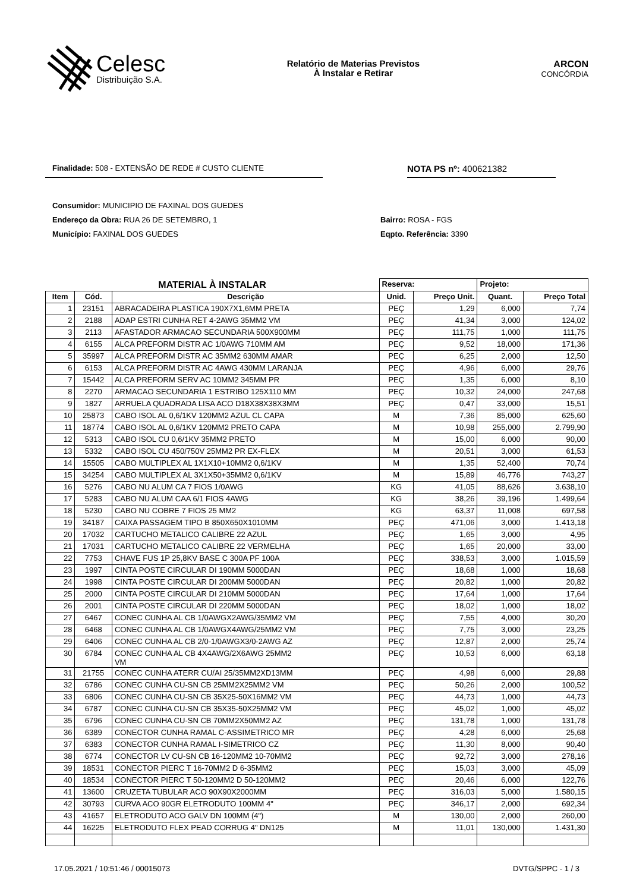Celesc
Distribuição S.A.
Relatório de Materias Previstos
À Instalar e Retirar
ARCON
CONCÓRDIA
Finalidade: 508 - EXTENSÃO DE REDE # CUSTO CLIENTE
NOTA PS nº: 400621382
Consumidor: MUNICIPIO DE FAXINAL DOS GUEDES
Endereço da Obra: RUA 26 DE SETEMBRO, 1
Município: FAXINAL DOS GUEDES
Bairro: ROSA - FGS
Eqpto. Referência: 3390
| MATERIAL À INSTALAR | | | Reserva: | | Projeto: | |
| --- | --- | --- | --- | --- | --- | --- |
| Item | Cód. | Descrição | Unid. | Preço Unit. | Quant. | Preço Total |
| 1 | 23151 | ABRACADEIRA PLASTICA 190X7X1,6MM PRETA | PEÇ | 1,29 | 6,000 | 7,74 |
| 2 | 2188 | ADAP ESTRI CUNHA RET 4-2AWG 35MM2 VM | PEÇ | 41,34 | 3,000 | 124,02 |
| 3 | 2113 | AFASTADOR ARMACAO SECUNDARIA 500X900MM | PEÇ | 111,75 | 1,000 | 111,75 |
| 4 | 6155 | ALCA PREFORM DISTR AC 1/0AWG 710MM AM | PEÇ | 9,52 | 18,000 | 171,36 |
| 5 | 35997 | ALCA PREFORM DISTR AC 35MM2 630MM AMAR | PEÇ | 6,25 | 2,000 | 12,50 |
| 6 | 6153 | ALCA PREFORM DISTR AC 4AWG 430MM LARANJA | PEÇ | 4,96 | 6,000 | 29,76 |
| 7 | 15442 | ALCA PREFORM SERV AC 10MM2 345MM PR | PEÇ | 1,35 | 6,000 | 8,10 |
| 8 | 2270 | ARMACAO SECUNDARIA 1 ESTRIBO 125X110 MM | PEÇ | 10,32 | 24,000 | 247,68 |
| 9 | 1827 | ARRUELA QUADRADA LISA ACO D18X38X38X3MM | PEÇ | 0,47 | 33,000 | 15,51 |
| 10 | 25873 | CABO ISOL AL 0,6/1KV 120MM2 AZUL CL CAPA | M | 7,36 | 85,000 | 625,60 |
| 11 | 18774 | CABO ISOL AL 0,6/1KV 120MM2 PRETO CAPA | M | 10,98 | 255,000 | 2.799,90 |
| 12 | 5313 | CABO ISOL CU 0,6/1KV 35MM2 PRETO | M | 15,00 | 6,000 | 90,00 |
| 13 | 5332 | CABO ISOL CU 450/750V 25MM2 PR EX-FLEX | M | 20,51 | 3,000 | 61,53 |
| 14 | 15505 | CABO MULTIPLEX AL 1X1X10+10MM2 0,6/1KV | M | 1,35 | 52,400 | 70,74 |
| 15 | 34254 | CABO MULTIPLEX AL 3X1X50+35MM2 0,6/1KV | M | 15,89 | 46,776 | 743,27 |
| 16 | 5276 | CABO NU ALUM CA 7 FIOS 1/0AWG | KG | 41,05 | 88,626 | 3.638,10 |
| 17 | 5283 | CABO NU ALUM CAA 6/1 FIOS 4AWG | KG | 38,26 | 39,196 | 1.499,64 |
| 18 | 5230 | CABO NU COBRE 7 FIOS 25 MM2 | KG | 63,37 | 11,008 | 697,58 |
| 19 | 34187 | CAIXA PASSAGEM TIPO B 850X650X1010MM | PEÇ | 471,06 | 3,000 | 1.413,18 |
| 20 | 17032 | CARTUCHO METALICO CALIBRE 22 AZUL | PEÇ | 1,65 | 3,000 | 4,95 |
| 21 | 17031 | CARTUCHO METALICO CALIBRE 22 VERMELHA | PEÇ | 1,65 | 20,000 | 33,00 |
| 22 | 7753 | CHAVE FUS 1P 25,8KV BASE C 300A PF 100A | PEÇ | 338,53 | 3,000 | 1.015,59 |
| 23 | 1997 | CINTA POSTE CIRCULAR DI 190MM 5000DAN | PEÇ | 18,68 | 1,000 | 18,68 |
| 24 | 1998 | CINTA POSTE CIRCULAR DI 200MM 5000DAN | PEÇ | 20,82 | 1,000 | 20,82 |
| 25 | 2000 | CINTA POSTE CIRCULAR DI 210MM 5000DAN | PEÇ | 17,64 | 1,000 | 17,64 |
| 26 | 2001 | CINTA POSTE CIRCULAR DI 220MM 5000DAN | PEÇ | 18,02 | 1,000 | 18,02 |
| 27 | 6467 | CONEC CUNHA AL CB 1/0AWGX2AWG/35MM2 VM | PEÇ | 7,55 | 4,000 | 30,20 |
| 28 | 6468 | CONEC CUNHA AL CB 1/0AWGX4AWG/25MM2 VM | PEÇ | 7,75 | 3,000 | 23,25 |
| 29 | 6406 | CONEC CUNHA AL CB 2/0-1/0AWGX3/0-2AWG AZ | PEÇ | 12,87 | 2,000 | 25,74 |
| 30 | 6784 | CONEC CUNHA AL CB 4X4AWG/2X6AWG 25MM2 VM | PEÇ | 10,53 | 6,000 | 63,18 |
| 31 | 21755 | CONEC CUNHA ATERR CU/AI 25/35MM2XD13MM | PEÇ | 4,98 | 6,000 | 29,88 |
| 32 | 6786 | CONEC CUNHA CU-SN CB 25MM2X25MM2 VM | PEÇ | 50,26 | 2,000 | 100,52 |
| 33 | 6806 | CONEC CUNHA CU-SN CB 35X25-50X16MM2 VM | PEÇ | 44,73 | 1,000 | 44,73 |
| 34 | 6787 | CONEC CUNHA CU-SN CB 35X35-50X25MM2 VM | PEÇ | 45,02 | 1,000 | 45,02 |
| 35 | 6796 | CONEC CUNHA CU-SN CB 70MM2X50MM2 AZ | PEÇ | 131,78 | 1,000 | 131,78 |
| 36 | 6389 | CONECTOR CUNHA RAMAL C-ASSIMETRICO MR | PEÇ | 4,28 | 6,000 | 25,68 |
| 37 | 6383 | CONECTOR CUNHA RAMAL I-SIMETRICO CZ | PEÇ | 11,30 | 8,000 | 90,40 |
| 38 | 6774 | CONECTOR LV CU-SN CB 16-120MM2 10-70MM2 | PEÇ | 92,72 | 3,000 | 278,16 |
| 39 | 18531 | CONECTOR PIERC T 16-70MM2 D 6-35MM2 | PEÇ | 15,03 | 3,000 | 45,09 |
| 40 | 18534 | CONECTOR PIERC T 50-120MM2 D 50-120MM2 | PEÇ | 20,46 | 6,000 | 122,76 |
| 41 | 13600 | CRUZETA TUBULAR ACO 90X90X2000MM | PEÇ | 316,03 | 5,000 | 1.580,15 |
| 42 | 30793 | CURVA ACO 90GR ELETRODUTO 100MM 4" | PEÇ | 346,17 | 2,000 | 692,34 |
| 43 | 41657 | ELETRODUTO ACO GALV DN 100MM (4") | M | 130,00 | 2,000 | 260,00 |
| 44 | 16225 | ELETRODUTO FLEX PEAD CORRUG 4" DN125 | M | 11,01 | 130,000 | 1.431,30 |
17.05.2021 / 10:51:46 / 00015073 DVTG/SPPC - 1 / 3